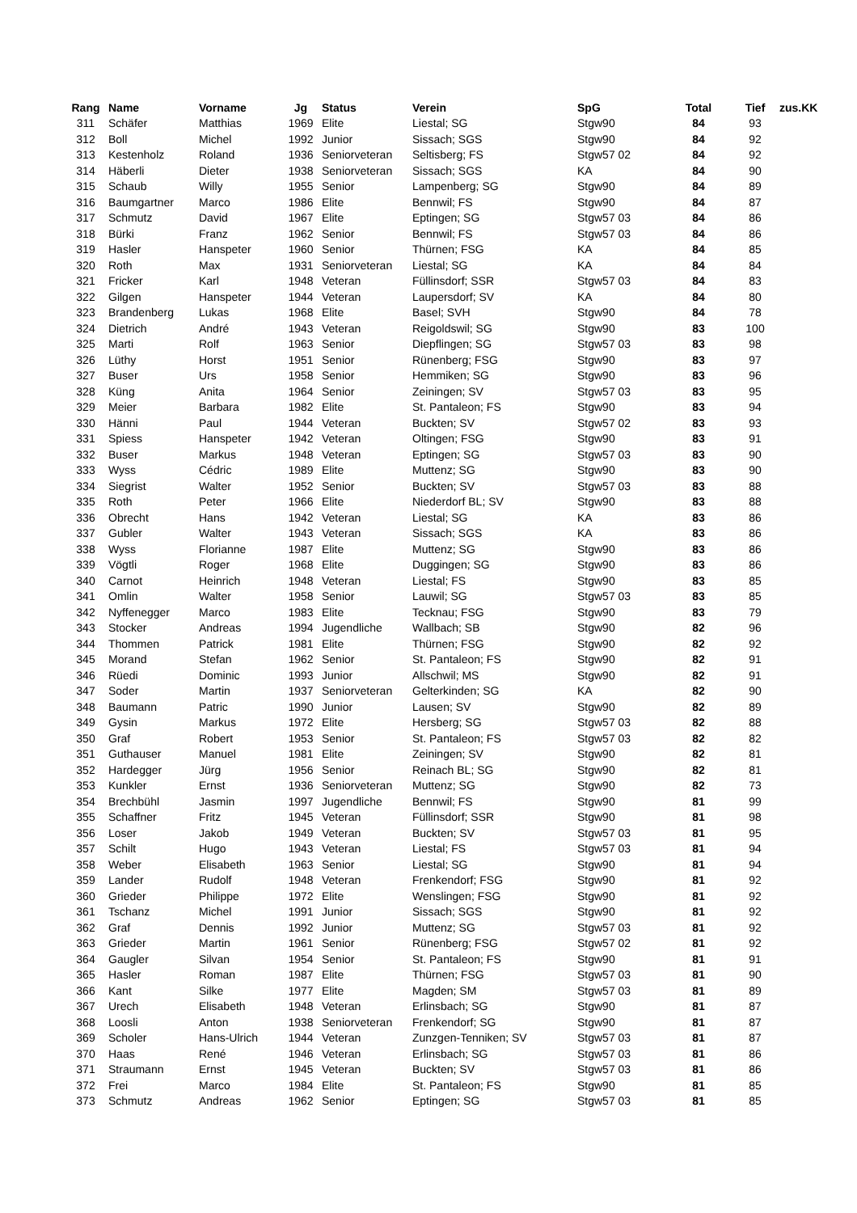| Rang | Name | Vorname | Jg | Status | Verein | SpG | Total | Tief | zus.KK |
| --- | --- | --- | --- | --- | --- | --- | --- | --- | --- |
| 311 | Schäfer | Matthias | 1969 | Elite | Liestal; SG | Stgw90 | 84 | 93 | |
| 312 | Boll | Michel | 1992 | Junior | Sissach; SGS | Stgw90 | 84 | 92 | |
| 313 | Kestenholz | Roland | 1936 | Seniorveteran | Seltisberg; FS | Stgw57 02 | 84 | 92 | |
| 314 | Häberli | Dieter | 1938 | Seniorveteran | Sissach; SGS | KA | 84 | 90 | |
| 315 | Schaub | Willy | 1955 | Senior | Lampenberg; SG | Stgw90 | 84 | 89 | |
| 316 | Baumgartner | Marco | 1986 | Elite | Bennwil; FS | Stgw90 | 84 | 87 | |
| 317 | Schmutz | David | 1967 | Elite | Eptingen; SG | Stgw57 03 | 84 | 86 | |
| 318 | Bürki | Franz | 1962 | Senior | Bennwil; FS | Stgw57 03 | 84 | 86 | |
| 319 | Hasler | Hanspeter | 1960 | Senior | Thürnen; FSG | KA | 84 | 85 | |
| 320 | Roth | Max | 1931 | Seniorveteran | Liestal; SG | KA | 84 | 84 | |
| 321 | Fricker | Karl | 1948 | Veteran | Füllinsdorf; SSR | Stgw57 03 | 84 | 83 | |
| 322 | Gilgen | Hanspeter | 1944 | Veteran | Laupersdorf; SV | KA | 84 | 80 | |
| 323 | Brandenberg | Lukas | 1968 | Elite | Basel; SVH | Stgw90 | 84 | 78 | |
| 324 | Dietrich | André | 1943 | Veteran | Reigoldswil; SG | Stgw90 | 83 | 100 | |
| 325 | Marti | Rolf | 1963 | Senior | Diepflingen; SG | Stgw57 03 | 83 | 98 | |
| 326 | Lüthy | Horst | 1951 | Senior | Rünenberg; FSG | Stgw90 | 83 | 97 | |
| 327 | Buser | Urs | 1958 | Senior | Hemmiken; SG | Stgw90 | 83 | 96 | |
| 328 | Küng | Anita | 1964 | Senior | Zeiningen; SV | Stgw57 03 | 83 | 95 | |
| 329 | Meier | Barbara | 1982 | Elite | St. Pantaleon; FS | Stgw90 | 83 | 94 | |
| 330 | Hänni | Paul | 1944 | Veteran | Buckten; SV | Stgw57 02 | 83 | 93 | |
| 331 | Spiess | Hanspeter | 1942 | Veteran | Oltingen; FSG | Stgw90 | 83 | 91 | |
| 332 | Buser | Markus | 1948 | Veteran | Eptingen; SG | Stgw57 03 | 83 | 90 | |
| 333 | Wyss | Cédric | 1989 | Elite | Muttenz; SG | Stgw90 | 83 | 90 | |
| 334 | Siegrist | Walter | 1952 | Senior | Buckten; SV | Stgw57 03 | 83 | 88 | |
| 335 | Roth | Peter | 1966 | Elite | Niederdorf BL; SV | Stgw90 | 83 | 88 | |
| 336 | Obrecht | Hans | 1942 | Veteran | Liestal; SG | KA | 83 | 86 | |
| 337 | Gubler | Walter | 1943 | Veteran | Sissach; SGS | KA | 83 | 86 | |
| 338 | Wyss | Florianne | 1987 | Elite | Muttenz; SG | Stgw90 | 83 | 86 | |
| 339 | Vögtli | Roger | 1968 | Elite | Duggingen; SG | Stgw90 | 83 | 86 | |
| 340 | Carnot | Heinrich | 1948 | Veteran | Liestal; FS | Stgw90 | 83 | 85 | |
| 341 | Omlin | Walter | 1958 | Senior | Lauwil; SG | Stgw57 03 | 83 | 85 | |
| 342 | Nyffenegger | Marco | 1983 | Elite | Tecknau; FSG | Stgw90 | 83 | 79 | |
| 343 | Stocker | Andreas | 1994 | Jugendliche | Wallbach; SB | Stgw90 | 82 | 96 | |
| 344 | Thommen | Patrick | 1981 | Elite | Thürnen; FSG | Stgw90 | 82 | 92 | |
| 345 | Morand | Stefan | 1962 | Senior | St. Pantaleon; FS | Stgw90 | 82 | 91 | |
| 346 | Rüedi | Dominic | 1993 | Junior | Allschwil; MS | Stgw90 | 82 | 91 | |
| 347 | Soder | Martin | 1937 | Seniorveteran | Gelterkinden; SG | KA | 82 | 90 | |
| 348 | Baumann | Patric | 1990 | Junior | Lausen; SV | Stgw90 | 82 | 89 | |
| 349 | Gysin | Markus | 1972 | Elite | Hersberg; SG | Stgw57 03 | 82 | 88 | |
| 350 | Graf | Robert | 1953 | Senior | St. Pantaleon; FS | Stgw57 03 | 82 | 82 | |
| 351 | Guthauser | Manuel | 1981 | Elite | Zeiningen; SV | Stgw90 | 82 | 81 | |
| 352 | Hardegger | Jürg | 1956 | Senior | Reinach BL; SG | Stgw90 | 82 | 81 | |
| 353 | Kunkler | Ernst | 1936 | Seniorveteran | Muttenz; SG | Stgw90 | 82 | 73 | |
| 354 | Brechbühl | Jasmin | 1997 | Jugendliche | Bennwil; FS | Stgw90 | 81 | 99 | |
| 355 | Schaffner | Fritz | 1945 | Veteran | Füllinsdorf; SSR | Stgw90 | 81 | 98 | |
| 356 | Loser | Jakob | 1949 | Veteran | Buckten; SV | Stgw57 03 | 81 | 95 | |
| 357 | Schilt | Hugo | 1943 | Veteran | Liestal; FS | Stgw57 03 | 81 | 94 | |
| 358 | Weber | Elisabeth | 1963 | Senior | Liestal; SG | Stgw90 | 81 | 94 | |
| 359 | Lander | Rudolf | 1948 | Veteran | Frenkendorf; FSG | Stgw90 | 81 | 92 | |
| 360 | Grieder | Philippe | 1972 | Elite | Wenslingen; FSG | Stgw90 | 81 | 92 | |
| 361 | Tschanz | Michel | 1991 | Junior | Sissach; SGS | Stgw90 | 81 | 92 | |
| 362 | Graf | Dennis | 1992 | Junior | Muttenz; SG | Stgw57 03 | 81 | 92 | |
| 363 | Grieder | Martin | 1961 | Senior | Rünenberg; FSG | Stgw57 02 | 81 | 92 | |
| 364 | Gaugler | Silvan | 1954 | Senior | St. Pantaleon; FS | Stgw90 | 81 | 91 | |
| 365 | Hasler | Roman | 1987 | Elite | Thürnen; FSG | Stgw57 03 | 81 | 90 | |
| 366 | Kant | Silke | 1977 | Elite | Magden; SM | Stgw57 03 | 81 | 89 | |
| 367 | Urech | Elisabeth | 1948 | Veteran | Erlinsbach; SG | Stgw90 | 81 | 87 | |
| 368 | Loosli | Anton | 1938 | Seniorveteran | Frenkendorf; SG | Stgw90 | 81 | 87 | |
| 369 | Scholer | Hans-Ulrich | 1944 | Veteran | Zunzgen-Tenniken; SV | Stgw57 03 | 81 | 87 | |
| 370 | Haas | René | 1946 | Veteran | Erlinsbach; SG | Stgw57 03 | 81 | 86 | |
| 371 | Straumann | Ernst | 1945 | Veteran | Buckten; SV | Stgw57 03 | 81 | 86 | |
| 372 | Frei | Marco | 1984 | Elite | St. Pantaleon; FS | Stgw90 | 81 | 85 | |
| 373 | Schmutz | Andreas | 1962 | Senior | Eptingen; SG | Stgw57 03 | 81 | 85 | |